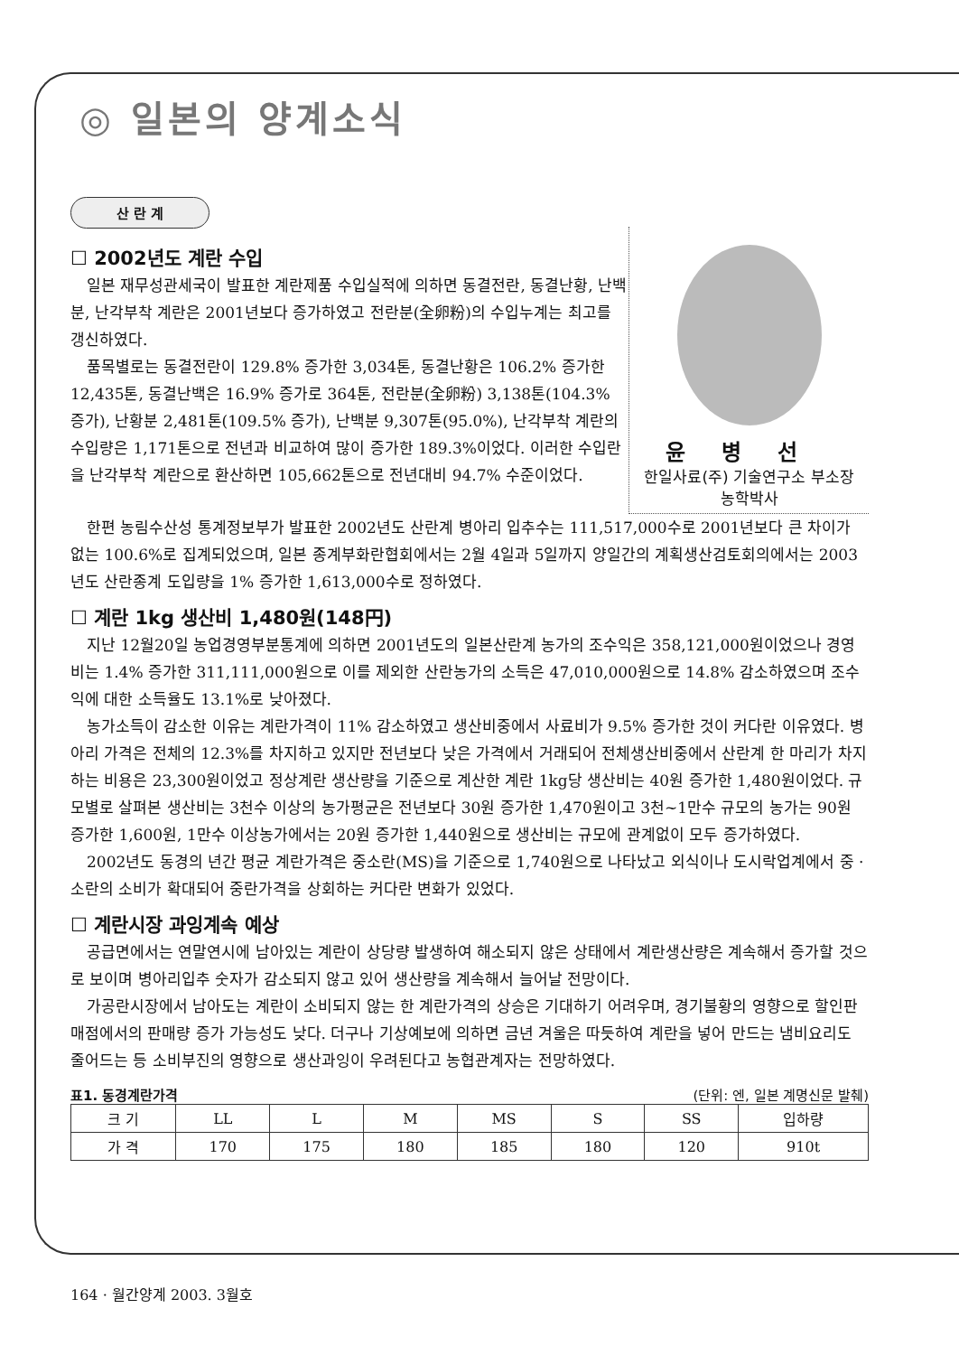◎ 일본의 양계소식
산 란 계
☐ 2002년도 계란 수입
일본 재무성관세국이 발표한 계란제품 수입실적에 의하면 동결전란, 동결난황, 난백분, 난각부착 계란은 2001년보다 증가하였고 전란분(全卵粉)의 수입누계는 최고를 갱신하였다.
품목별로는 동결전란이 129.8% 증가한 3,034톤, 동결난황은 106.2% 증가한 12,435톤, 동결난백은 16.9% 증가로 364톤, 전란분(全卵粉) 3,138톤(104.3% 증가), 난황분 2,481톤(109.5% 증가), 난백분 9,307톤(95.0%), 난각부착 계란의 수입량은 1,171톤으로 전년과 비교하여 많이 증가한 189.3%이었다. 이러한 수입란을 난각부착 계란으로 환산하면 105,662톤으로 전년대비 94.7% 수준이었다.
윤병선
한일사료(주) 기술연구소 부소장
농학박사
한편 농림수산성 통계정보부가 발표한 2002년도 산란계 병아리 입추수는 111,517,000수로 2001년보다 큰 차이가 없는 100.6%로 집계되었으며, 일본 종계부화란협회에서는 2월 4일과 5일까지 양일간의 계획생산검토회의에서는 2003년도 산란종계 도입량을 1% 증가한 1,613,000수로 정하였다.
☐ 계란 1kg 생산비 1,480원(148円)
지난 12월20일 농업경영부분통계에 의하면 2001년도의 일본산란계 농가의 조수익은 358,121,000원이었으나 경영비는 1.4% 증가한 311,111,000원으로 이를 제외한 산란농가의 소득은 47,010,000원으로 14.8% 감소하였으며 조수익에 대한 소득율도 13.1%로 낮아졌다.
농가소득이 감소한 이유는 계란가격이 11% 감소하였고 생산비중에서 사료비가 9.5% 증가한 것이 커다란 이유였다. 병아리 가격은 전체의 12.3%를 차지하고 있지만 전년보다 낮은 가격에서 거래되어 전체생산비중에서 산란계 한 마리가 차지하는 비용은 23,300원이었고 정상계란 생산량을 기준으로 계산한 계란 1kg당 생산비는 40원 증가한 1,480원이었다. 규모별로 살펴본 생산비는 3천수 이상의 농가평균은 전년보다 30원 증가한 1,470원이고 3천~1만수 규모의 농가는 90원 증가한 1,600원, 1만수 이상농가에서는 20원 증가한 1,440원으로 생산비는 규모에 관계없이 모두 증가하였다.
2002년도 동경의 년간 평균 계란가격은 중소란(MS)을 기준으로 1,740원으로 나타났고 외식이나 도시락업계에서 중 · 소란의 소비가 확대되어 중란가격을 상회하는 커다란 변화가 있었다.
☐ 계란시장 과잉계속 예상
공급면에서는 연말연시에 남아있는 계란이 상당량 발생하여 해소되지 않은 상태에서 계란생산량은 계속해서 증가할 것으로 보이며 병아리입추 숫자가 감소되지 않고 있어 생산량을 계속해서 늘어날 전망이다.
가공란시장에서 남아도는 계란이 소비되지 않는 한 계란가격의 상승은 기대하기 어려우며, 경기불황의 영향으로 할인판매점에서의 판매량 증가 가능성도 낮다. 더구나 기상예보에 의하면 금년 겨울은 따듯하여 계란을 넣어 만드는 냄비요리도 줄어드는 등 소비부진의 영향으로 생산과잉이 우려된다고 농협관계자는 전망하였다.
표1. 동경계란가격 (단위: 엔, 일본 계명신문 발췌)
| 크 기 | LL | L | M | MS | S | SS | 입하량 |
| --- | --- | --- | --- | --- | --- | --- | --- |
| 가 격 | 170 | 175 | 180 | 185 | 180 | 120 | 910t |
164 · 월간양계 2003. 3월호